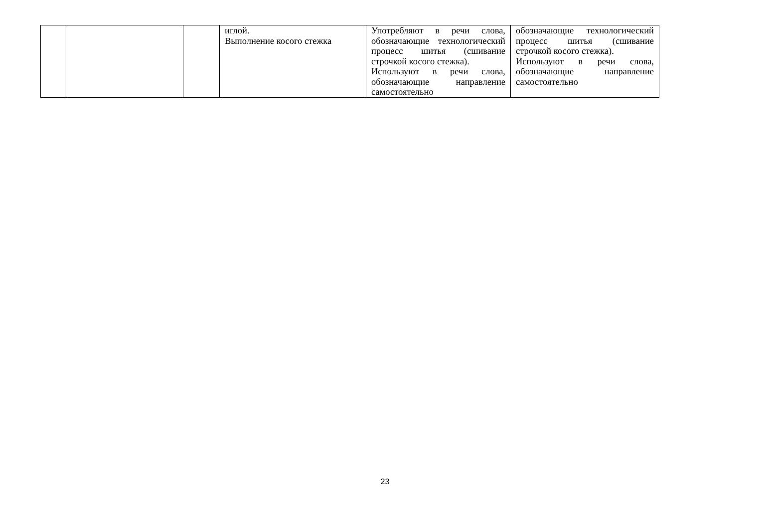| | | | иглой. Выполнение косого стежка | Употребляют в речи слова, обозначающие технологический процесс шитья (сшивание строчкой косого стежка). Используют в речи слова, обозначающие направление самостоятельно | обозначающие технологический процесс шитья (сшивание строчкой косого стежка). Используют в речи слова, обозначающие направление самостоятельно |
23